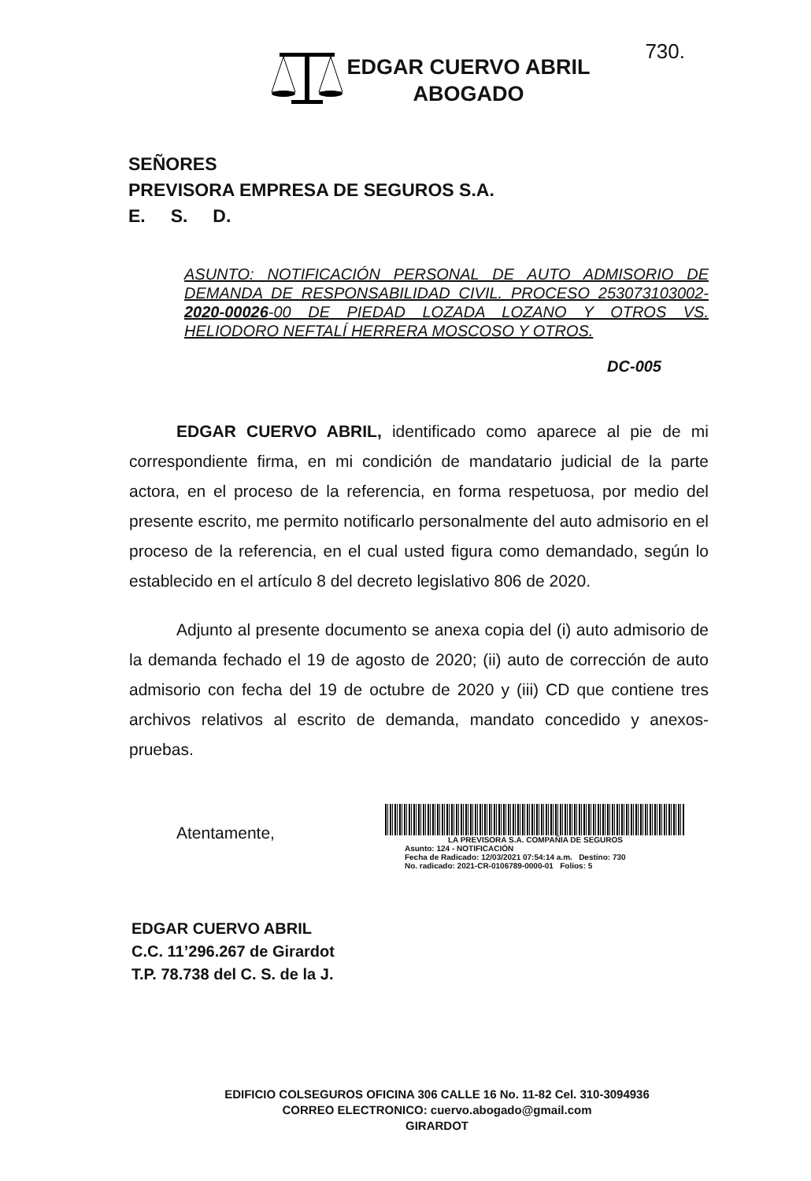730.
EDGAR CUERVO ABRIL
ABOGADO
SEÑORES
PREVISORA EMPRESA DE SEGUROS S.A.
E. S. D.
ASUNTO: NOTIFICACIÓN PERSONAL DE AUTO ADMISORIO DE DEMANDA DE RESPONSABILIDAD CIVIL. PROCESO 253073103002-2020-00026-00 DE PIEDAD LOZADA LOZANO Y OTROS VS. HELIODORO NEFTALÍ HERRERA MOSCOSO Y OTROS.
DC-005
EDGAR CUERVO ABRIL, identificado como aparece al pie de mi correspondiente firma, en mi condición de mandatario judicial de la parte actora, en el proceso de la referencia, en forma respetuosa, por medio del presente escrito, me permito notificarlo personalmente del auto admisorio en el proceso de la referencia, en el cual usted figura como demandado, según lo establecido en el artículo 8 del decreto legislativo 806 de 2020.
Adjunto al presente documento se anexa copia del (i) auto admisorio de la demanda fechado el 19 de agosto de 2020; (ii) auto de corrección de auto admisorio con fecha del 19 de octubre de 2020 y (iii) CD que contiene tres archivos relativos al escrito de demanda, mandato concedido y anexos-pruebas.
Atentamente,
LA PREVISORA S.A. COMPAÑIA DE SEGUROS
Asunto: 124 - NOTIFICACIÓN
Fecha de Radicado: 12/03/2021 07:54:14 a.m. Destino: 730
No. radicado: 2021-CR-0106789-0000-01 Folios: 5
EDGAR CUERVO ABRIL
C.C. 11’296.267 de Girardot
T.P. 78.738 del C. S. de la J.
EDIFICIO COLSEGUROS OFICINA 306 CALLE 16 No. 11-82 Cel. 310-3094936
CORREO ELECTRONICO: cuervo.abogado@gmail.com
GIRARDOT